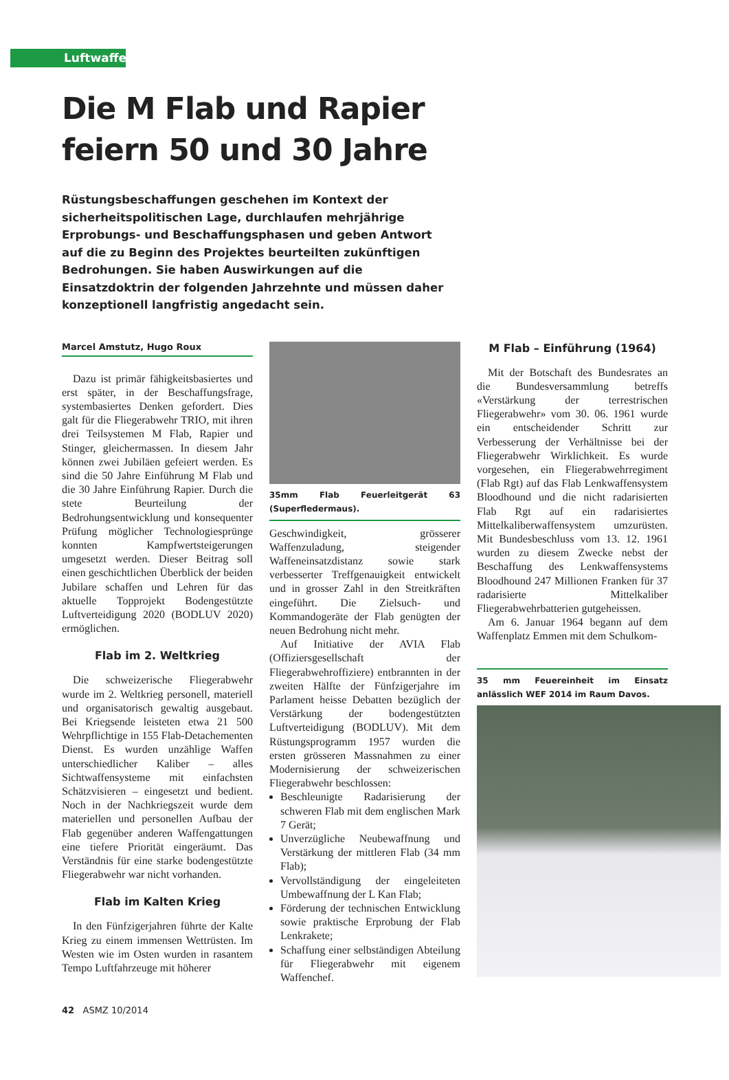Luftwaffe
Die M Flab und Rapier
feiern 50 und 30 Jahre
Rüstungsbeschaffungen geschehen im Kontext der sicherheits­politischen Lage, durchlaufen mehrjährige Erprobungs- und Beschaffungsphasen und geben Antwort auf die zu Beginn des Projektes beurteilten zukünftigen Bedrohungen. Sie haben Auswirkungen auf die Einsatzdoktrin der folgenden Jahrzehnte und müssen daher konzeptionell langfristig angedacht sein.
Marcel Amstutz, Hugo Roux
Dazu ist primär fähigkeitsbasiertes und erst später, in der Beschaffungsfrage, systembasiertes Denken gefordert. Dies galt für die Fliegerabwehr TRIO, mit ihren drei Teilsystemen M Flab, Rapier und Stinger, gleichermassen. In diesem Jahr können zwei Jubiläen gefeiert werden. Es sind die 50 Jahre Einführung M Flab und die 30 Jahre Einführung Rapier. Durch die stete Beurteilung der Bedrohungsentwicklung und konsequenter Prüfung möglicher Technologiesprünge konnten Kampfwertsteigerungen umgesetzt werden. Dieser Beitrag soll einen geschichtlichen Überblick der beiden Jubilare schaffen und Lehren für das aktuelle Topprojekt Bodengestützte Luftverteidigung 2020 (BODLUV 2020) ermöglichen.
Flab im 2. Weltkrieg
Die schweizerische Fliegerabwehr wurde im 2. Weltkrieg personell, materiell und organisatorisch gewaltig ausgebaut. Bei Kriegsende leisteten etwa 21 500 Wehrpflichtige in 155 Flab-Detachementen Dienst. Es wurden unzählige Waffen unterschiedlicher Kaliber – alles Sichtwaffensysteme mit einfachsten Schätzvisieren – eingesetzt und bedient. Noch in der Nachkriegszeit wurde dem materiellen und personellen Aufbau der Flab gegenüber anderen Waffengattungen eine tiefere Priorität eingeräumt. Das Verständnis für eine starke bodengestützte Fliegerabwehr war nicht vorhanden.
Flab im Kalten Krieg
In den Fünfzigerjahren führte der Kalte Krieg zu einem immensen Wettrüsten. Im Westen wie im Osten wurden in rasantem Tempo Luftfahrzeuge mit höherer
35mm Flab Feuerleitgerät 63 (Superfledermaus).
Geschwindigkeit, grösserer Waffenzuladung, steigender Waffeneinsatzdistanz sowie stark verbesserter Treffgenauigkeit entwickelt und in grosser Zahl in den Streitkräften eingeführt. Die Zielsuch- und Kommandogeräte der Flab genügten der neuen Bedrohung nicht mehr.
Auf Initiative der AVIA Flab (Offiziersgesellschaft der Fliegerabwehroffiziere) entbrannten in der zweiten Hälfte der Fünfzigerjahre im Parlament heisse Debatten bezüglich der Verstärkung der bodengestützten Luftverteidigung (BODLUV). Mit dem Rüstungsprogramm 1957 wurden die ersten grösseren Massnahmen zu einer Modernisierung der schweizerischen Fliegerabwehr beschlossen:
Beschleunigte Radarisierung der schweren Flab mit dem englischen Mark 7 Gerät;
Unverzügliche Neubewaffnung und Verstärkung der mittleren Flab (34 mm Flab);
Vervollständigung der eingeleiteten Umbewaffnung der L Kan Flab;
Förderung der technischen Entwicklung sowie praktische Erprobung der Flab Lenkrakete;
Schaffung einer selbständigen Abteilung für Fliegerabwehr mit eigenem Waffenchef.
M Flab – Einführung (1964)
Mit der Botschaft des Bundesrates an die Bundesversammlung betreffs «Verstärkung der terrestrischen Fliegerabwehr» vom 30. 06. 1961 wurde ein entscheidender Schritt zur Verbesserung der Verhältnisse bei der Fliegerabwehr Wirklichkeit. Es wurde vorgesehen, ein Fliegerabwehrregiment (Flab Rgt) auf das Flab Lenkwaffensystem Bloodhound und die nicht radarisierten Flab Rgt auf ein radarisiertes Mittelkaliberwaffensystem umzurüsten. Mit Bundesbeschluss vom 13. 12. 1961 wurden zu diesem Zwecke nebst der Beschaffung des Lenkwaffensystems Bloodhound 247 Millionen Franken für 37 radarisierte Mittelkaliber Fliegerabwehrbatterien gutgeheissen.
Am 6. Januar 1964 begann auf dem Waffenplatz Emmen mit dem Schulkom-
35 mm Feuereinheit im Einsatz anlässlich WEF 2014 im Raum Davos.
42 ASMZ 10/2014